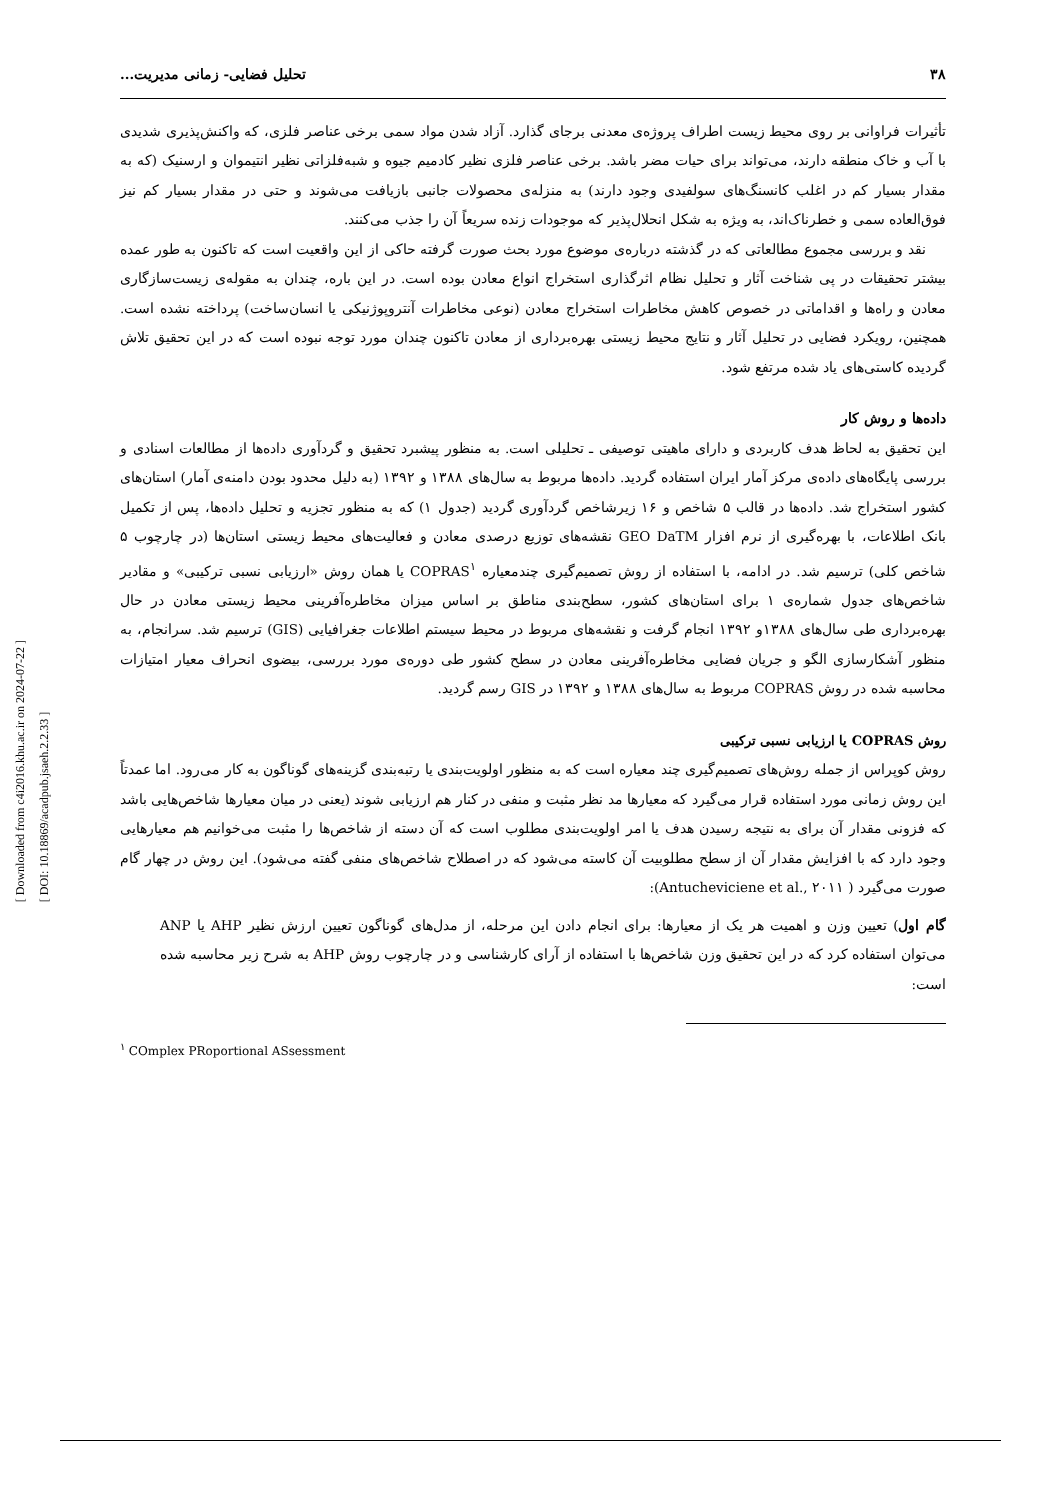[ Downloaded from c4i2016.khu.ac.ir on 2024-07-22 ]
[ DOI: 10.18869/acadpub.jsaeh.2.2.33 ]
۳۸ تحلیل فضایی- زمانی مدیریت...
تأثیرات فراوانی بر روی محیط زیست اطراف پروژه‌ی معدنی برجای گذارد. آزاد شدن مواد سمی برخی عناصر فلزی، که واکنش‌پذیری شدیدی با آب و خاک منطقه دارند، می‌تواند برای حیات مضر باشد. برخی عناصر فلزی نظیر کادمیم جیوه و شبه‌فلزاتی نظیر انتیموان و ارسنیک (که به مقدار بسیار کم در اغلب کانسنگ‌های سولفیدی وجود دارند) به منزله‌ی محصولات جانبی بازیافت می‌شوند و حتی در مقدار بسیار کم نیز فوق‌العاده سمی و خطرناک‌اند، به ویژه به شکل انحلال‌پذیر که موجودات زنده سریعاً آن را جذب می‌کنند.
نقد و بررسی مجموع مطالعاتی که در گذشته درباره‌ی موضوع مورد بحث صورت گرفته حاکی از این واقعیت است که تاکنون به طور عمده بیشتر تحقیقات در پی شناخت آثار و تحلیل نظام اثرگذاری استخراج انواع معادن بوده است. در این باره، چندان به مقوله‌ی زیست‌سازگاری معادن و راه‌ها و اقداماتی در خصوص کاهش مخاطرات استخراج معادن (نوعی مخاطرات آنتروپوژنیکی یا انسان‌ساخت) پرداخته نشده است. همچنین، رویکرد فضایی در تحلیل آثار و نتایج محیط زیستی بهره‌برداری از معادن تاکنون چندان مورد توجه نبوده است که در این تحقیق تلاش گردیده کاستی‌های یاد شده مرتفع شود.
داده‌ها و روش کار
این تحقیق به لحاظ هدف کاربردی و دارای ماهیتی توصیفی ـ تحلیلی است. به منظور پیشبرد تحقیق و گردآوری داده‌ها از مطالعات اسنادی و بررسی پایگاه‌های داده‌ی مرکز آمار ایران استفاده گردید. داده‌ها مربوط به سال‌های ۱۳۸۸ و ۱۳۹۲ (به دلیل محدود بودن دامنه‌ی آمار) استان‌های کشور استخراج شد. داده‌ها در قالب ۵ شاخص و ۱۶ زیرشاخص گردآوری گردید (جدول ۱) که به منظور تجزیه و تحلیل داده‌ها، پس از تکمیل بانک اطلاعات، با بهره‌گیری از نرم افزار GEO DaTM نقشه‌های توزیع درصدی معادن و فعالیت‌های محیط زیستی استان‌ها (در چارچوب ۵ شاخص کلی) ترسیم شد. در ادامه، با استفاده از روش تصمیم‌گیری چندمعیاره COPRAS<sup>۱</sup> یا همان روش «ارزیابی نسبی ترکیبی» و مقادیر شاخص‌های جدول شماره‌ی ۱ برای استان‌های کشور، سطح‌بندی مناطق بر اساس میزان مخاطره‌آفرینی محیط زیستی معادن در حال بهره‌برداری طی سال‌های ۱۳۸۸و ۱۳۹۲ انجام گرفت و نقشه‌های مربوط در محیط سیستم اطلاعات جغرافیایی (GIS) ترسیم شد. سرانجام، به منظور آشکارسازی الگو و جریان فضایی مخاطره‌آفرینی معادن در سطح کشور طی دوره‌ی مورد بررسی، بیضوی انحراف معیار امتیازات محاسبه شده در روش COPRAS مربوط به سال‌های ۱۳۸۸ و ۱۳۹۲ در GIS رسم گردید.
روش COPRAS یا ارزیابی نسبی ترکیبی
روش کوپراس از جمله روش‌های تصمیم‌گیری چند معیاره است که به منظور اولویت‌بندی یا رتبه‌بندی گزینه‌های گوناگون به کار می‌رود. اما عمدتاً این روش زمانی مورد استفاده قرار می‌گیرد که معیارها مد نظر مثبت و منفی در کنار هم ارزیابی شوند (یعنی در میان معیارها شاخص‌هایی باشد که فزونی مقدار آن برای به نتیجه رسیدن هدف یا امر اولویت‌بندی مطلوب است که آن دسته از شاخص‌ها را مثبت می‌خوانیم هم معیارهایی وجود دارد که با افزایش مقدار آن از سطح مطلوبیت آن کاسته می‌شود که در اصطلاح شاخص‌های منفی گفته می‌شود). این روش در چهار گام صورت می‌گیرد ( Antucheviciene et al., ۲۰۱۱):
گام اول) تعیین وزن و اهمیت هر یک از معیارها: برای انجام دادن این مرحله، از مدل‌های گوناگون تعیین ارزش نظیر AHP یا ANP می‌توان استفاده کرد که در این تحقیق وزن شاخص‌ها با استفاده از آرای کارشناسی و در چارچوب روش AHP به شرح زیر محاسبه شده است:
<sup>۱</sup> COmplex PRoportional ASsessment